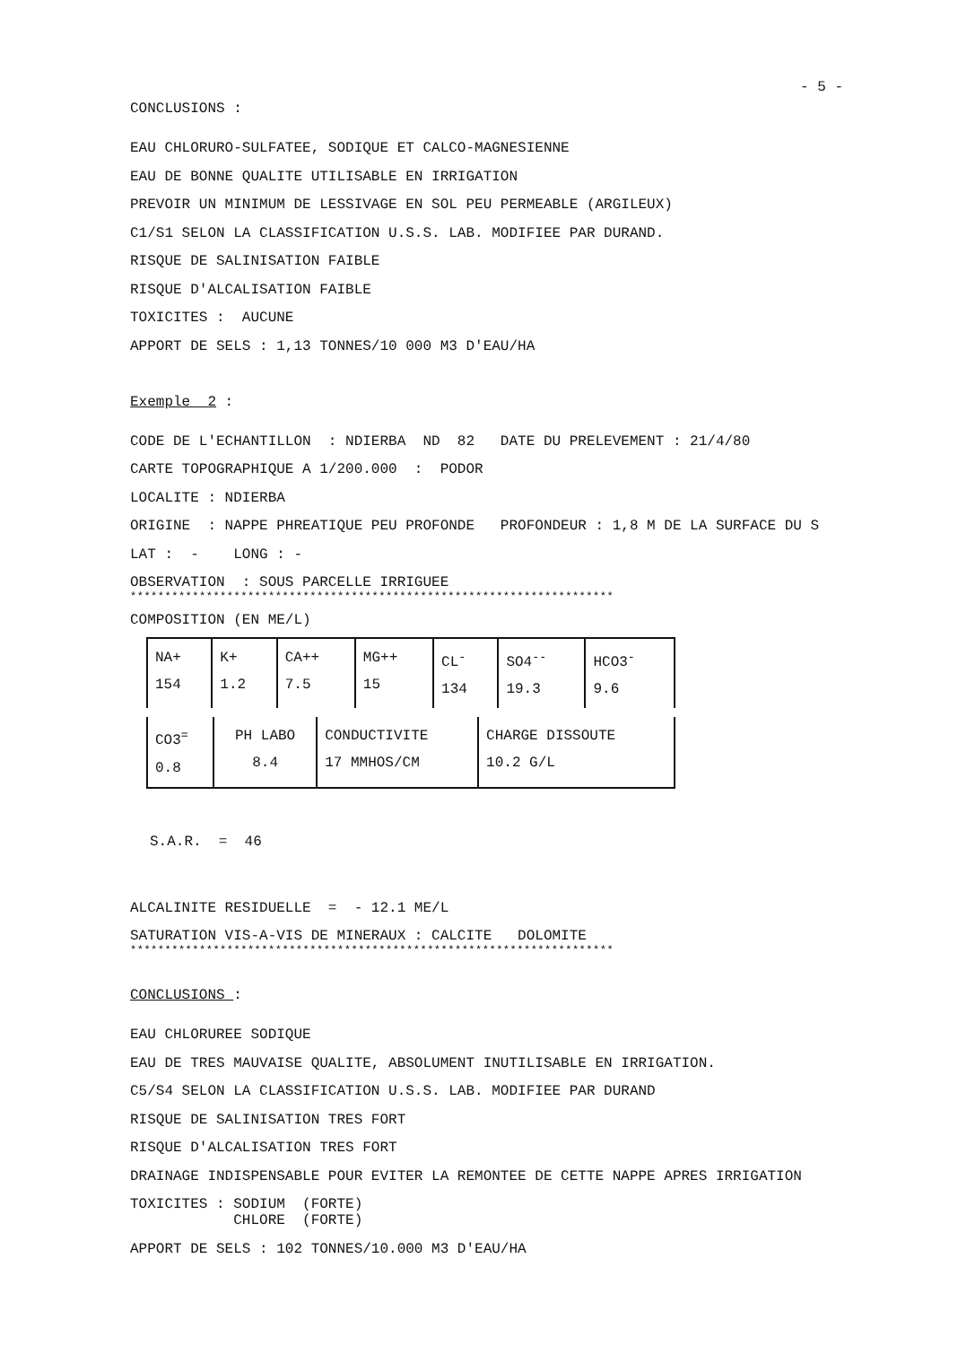- 5 -
CONCLUSIONS :
EAU CHLORURO-SULFATEE, SODIQUE ET CALCO-MAGNESIENNE
EAU DE BONNE QUALITE UTILISABLE EN IRRIGATION
PREVOIR UN MINIMUM DE LESSIVAGE EN SOL PEU PERMEABLE (ARGILEUX)
C1/S1 SELON LA CLASSIFICATION U.S.S. LAB. MODIFIEE PAR DURAND.
RISQUE DE SALINISATION FAIBLE
RISQUE D'ALCALISATION FAIBLE
TOXICITES : AUCUNE
APPORT DE SELS : 1,13 TONNES/10 000 M3 D'EAU/HA
Exemple 2 :
CODE DE L'ECHANTILLON : NDIERBA ND 82 DATE DU PRELEVEMENT : 21/4/80
CARTE TOPOGRAPHIQUE A 1/200.000 : PODOR
LOCALITE : NDIERBA
ORIGINE : NAPPE PHREATIQUE PEU PROFONDE PROFONDEUR : 1,8 M DE LA SURFACE DU S
LAT : - LONG : -
OBSERVATION : SOUS PARCELLE IRRIGUEE
**********************************************************************
COMPOSITION (EN ME/L)
| NA+ 154 | K+ 1.2 | CA++ 7.5 | MG++ 15 | CL<sup>-</sup> 134 | SO4<sup>--</sup> 19.3 | HCO3<sup>-</sup> 9.6 |
| CO3<sup>=</sup> 0.8 | PH LABO 8.4 | CONDUCTIVITE 17 MMHOS/CM | CHARGE DISSOUTE 10.2 G/L |
S.A.R. = 46
ALCALINITE RESIDUELLE = - 12.1 ME/L
SATURATION VIS-A-VIS DE MINERAUX : CALCITE DOLOMITE
**********************************************************************
CONCLUSIONS :
EAU CHLORUREE SODIQUE
EAU DE TRES MAUVAISE QUALITE, ABSOLUMENT INUTILISABLE EN IRRIGATION.
C5/S4 SELON LA CLASSIFICATION U.S.S. LAB. MODIFIEE PAR DURAND
RISQUE DE SALINISATION TRES FORT
RISQUE D'ALCALISATION TRES FORT
DRAINAGE INDISPENSABLE POUR EVITER LA REMONTEE DE CETTE NAPPE APRES IRRIGATION
TOXICITES : SODIUM (FORTE)
CHLORE (FORTE)
APPORT DE SELS : 102 TONNES/10.000 M3 D'EAU/HA